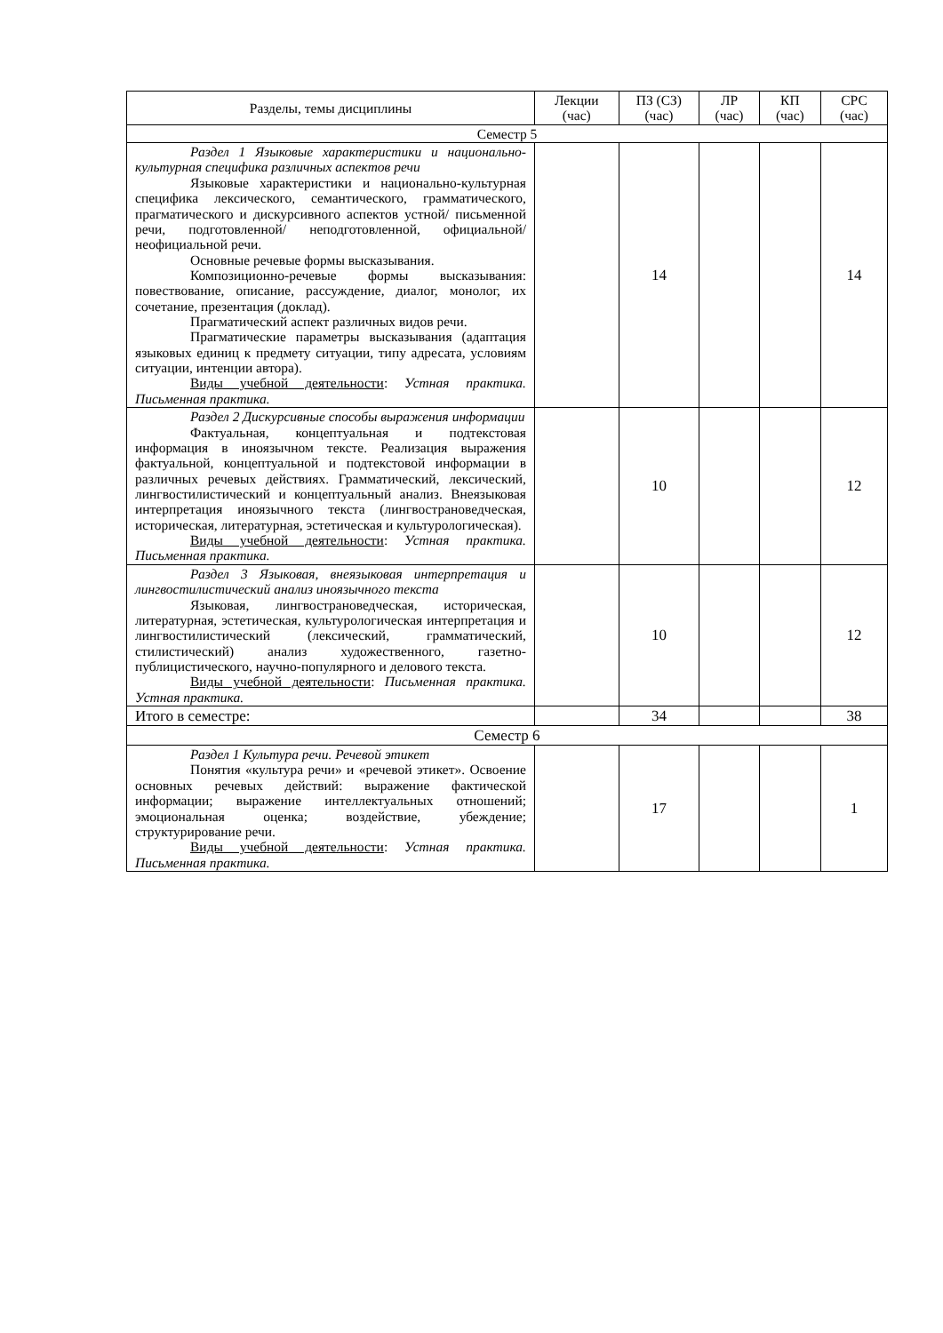| Разделы, темы дисциплины | Лекции (час) | ПЗ (СЗ) (час) | ЛР (час) | КП (час) | СРС (час) |
| --- | --- | --- | --- | --- | --- |
| Семестр 5 | | | | | |
| Раздел 1 Языковые характеристики и национально-культурная специфика различных аспектов речи Языковые характеристики и национально-культурная специфика лексического, семантического, грамматического, прагматического и дискурсивного аспектов устной/ письменной речи, подготовленной/ неподготовленной, официальной/ неофициальной речи. Основные речевые формы высказывания. Композиционно-речевые формы высказывания: повествование, описание, рассуждение, диалог, монолог, их сочетание, презентация (доклад). Прагматический аспект различных видов речи. Прагматические параметры высказывания (адаптация языковых единиц к предмету ситуации, типу адресата, условиям ситуации, интенции автора). Виды учебной деятельности : Устная практика. Письменная практика. | | 14 | | | 14 |
| Раздел 2 Дискурсивные способы выражения информации Фактуальная, концептуальная и подтекстовая информация в иноязычном тексте. Реализация выражения фактуальной, концептуальной и подтекстовой информации в различных речевых действиях. Грамматический, лексический, лингвостилистический и концептуальный анализ. Внеязыковая интерпретация иноязычного текста (лингвострановедческая, историческая, литературная, эстетическая и культурологическая). Виды учебной деятельности : Устная практика. Письменная практика. | | 10 | | | 12 |
| Раздел 3 Языковая, внеязыковая интерпретация и лингвостилистический анализ иноязычного текста Языковая, лингвострановедческая, историческая, литературная, эстетическая, культурологическая интерпретация и лингвостилистический (лексический, грамматический, стилистический) анализ художественного, газетно-публицистического, научно-популярного и делового текста. Виды учебной деятельности : Письменная практика. Устная практика. | | 10 | | | 12 |
| Итого в семестре: | | 34 | | | 38 |
| Семестр 6 | | | | | |
| Раздел 1 Культура речи. Речевой этикет Понятия «культура речи» и «речевой этикет». Освоение основных речевых действий: выражение фактической информации; выражение интеллектуальных отношений; эмоциональная оценка; воздействие, убеждение; структурирование речи. Виды учебной деятельности : Устная практика. Письменная практика. | | 17 | | | 1 |